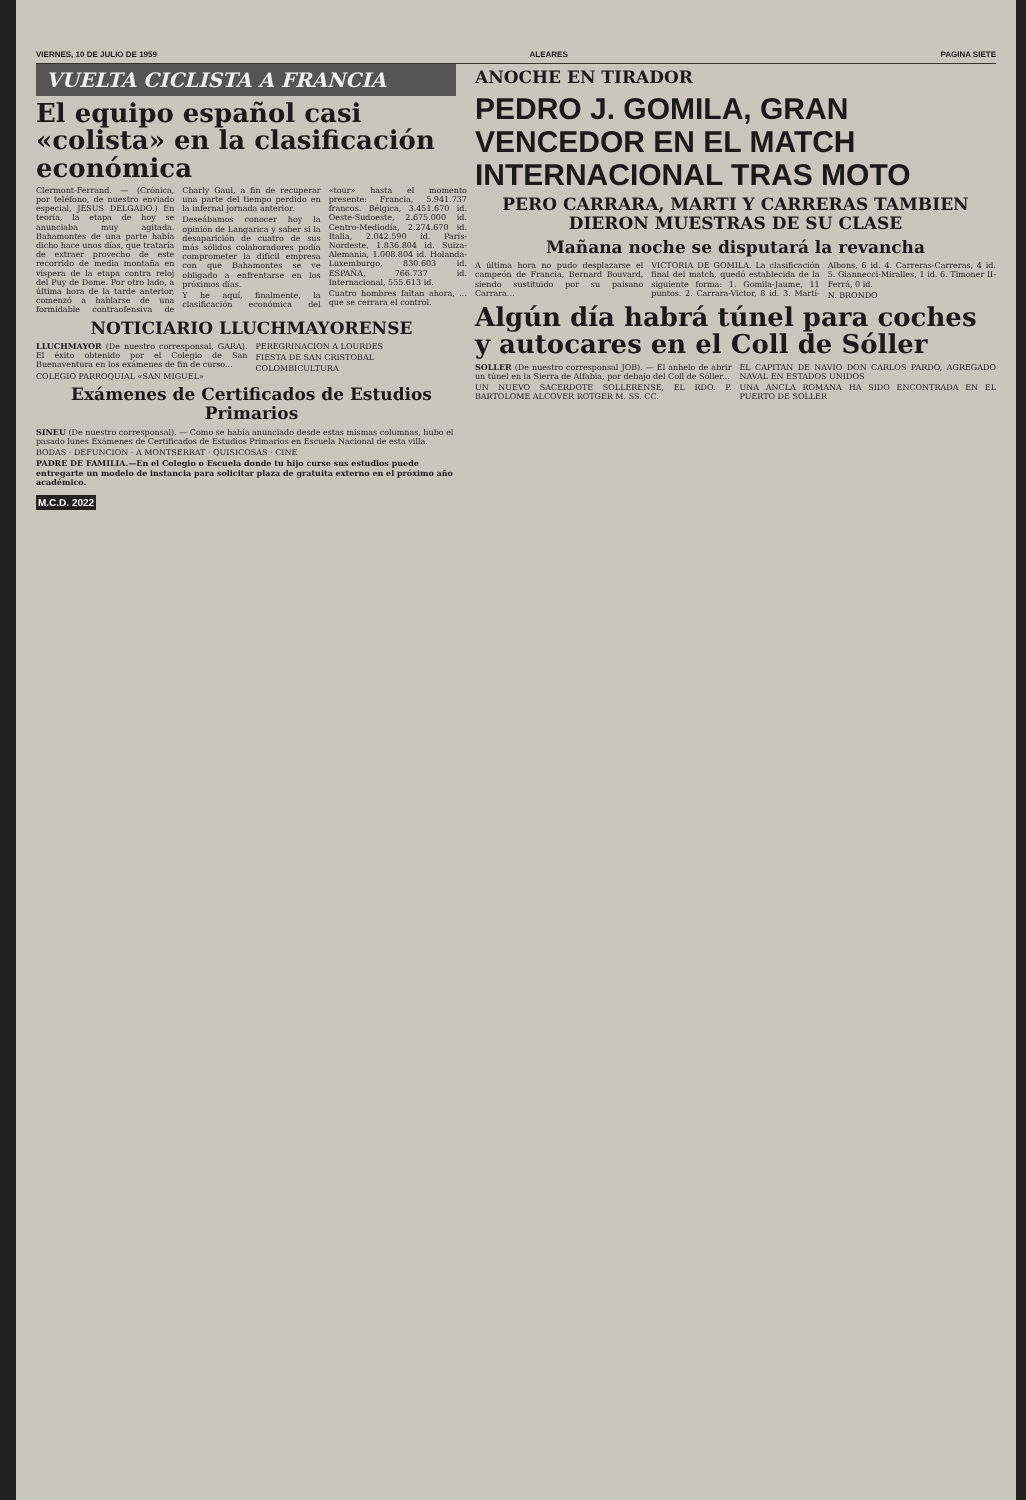VIERNES, 10 DE JULIO DE 1959 ALEARES PAGINA SIETE
VUELTA CICLISTA A FRANCIA
El equipo español casi «colista» en la clasificación económica
Clermont-Ferrand. — (Crónica, por teléfono, de nuestro enviado especial, JESUS DELGADO.) En teoría, la etapa de hoy se anunciaba muy agitada. Bahamontes de una parte había dicho hace unos días, que trataría de extraer provecho de este recorrido de media montaña en víspera de la etapa contra reloj del Puy de Dome. Por otro lado, a última hora de la tarde anterior, comenzó a hablarse de una formidable contraofensiva de Charly Gaul, a fin de recuperar una parte del tiempo perdido en la infernal jornada anterior.
Deseábamos conocer hoy la opinión de Langarica y saber si la desaparición de cuatro de sus más sólidos colaboradores podía comprometer la difícil empresa con que Bahamontes se ve obligado a enfrentarse en los próximos días.
Y he aquí, finalmente, la clasificación económica del «tour» hasta el momento presente: Francia, 5.941.737 francos. Bélgica, 3.451.670 id. Oeste-Sudoeste, 2.675.000 id. Centro-Mediodía, 2.274.670 id. Italia, 2.042.590 id. París-Nordeste, 1.836.804 id. Suiza-Alemania, 1.008.804 id. Holanda-Luxemburgo, 830.603 id. ESPAÑA, 766.737 id. Internacional, 555.613 id.
Cuatro hombres faltan ahora, ... que se cerrara el control.
NOTICIARIO LLUCHMAYORENSE
LLUCHMAYOR (De nuestro corresponsal, GARA). El éxito obtenido por el Colegio de San Buenaventura en los exámenes de fin de curso...
COLEGIO PARROQUIAL «SAN MIGUEL»
PEREGRINACION A LOURDES
FIESTA DE SAN CRISTOBAL
COLOMBICULTURA
Exámenes de Certificados de Estudios Primarios
SINEU (De nuestro corresponsal). — Como se había anunciado desde estas mismas columnas, hubo el pasado lunes Exámenes de Certificados de Estudios Primarios en Escuela Nacional de esta villa.
BODAS · DEFUNCION · A MONTSERRAT · QUISICOSAS · CINE
PADRE DE FAMILIA.—En el Colegio o Escuela donde tu hijo curse sus estudios puede entregarte un modelo de instancia para solicitar plaza de gratuita externo en el próximo año académico.
ANOCHE EN TIRADOR
PEDRO J. GOMILA, GRAN VENCEDOR EN EL MATCH INTERNACIONAL TRAS MOTO
PERO CARRARA, MARTI Y CARRERAS TAMBIEN DIERON MUESTRAS DE SU CLASE
Mañana noche se disputará la revancha
A última hora no pudo desplazarse el campeón de Francia, Bernard Bouvard, siendo sustituido por su paisano Carrara...
VICTORIA DE GOMILA. La clasificación final del match, quedó establecida de la siguiente forma: 1. Gomila-Jaume, 11 puntos. 2. Carrara-Victor, 8 id. 3. Martí-Albons, 6 id. 4. Carreras-Carreras, 4 id. 5. Giannecci-Miralles, 1 id. 6. Timoner II-Ferrá, 0 id.
N. BRONDO
Algún día habrá túnel para coches y autocares en el Coll de Sóller
SOLLER (De nuestro corresponsal JOB). — El anhelo de abrir un túnel en la Sierra de Alfabia, por debajo del Coll de Sóller...
UN NUEVO SACERDOTE SOLLERENSE, EL RDO. P. BARTOLOME ALCOVER ROTGER M. SS. CC.
EL CAPITAN DE NAVIO DON CARLOS PARDO, AGREGADO NAVAL EN ESTADOS UNIDOS
UNA ANCLA ROMANA HA SIDO ENCONTRADA EN EL PUERTO DE SOLLER
M.C.D. 2022